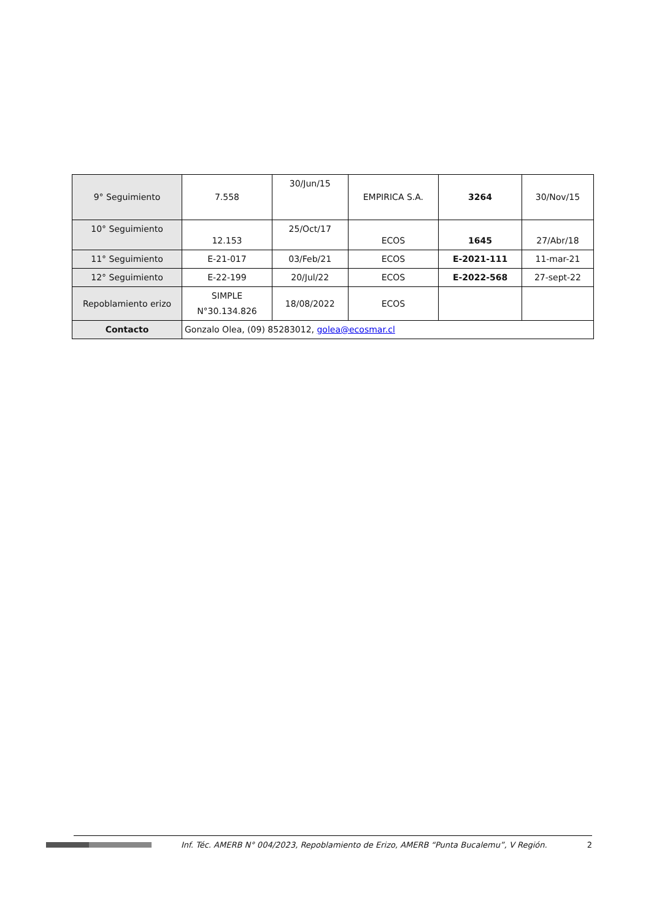| 9° Seguimiento | 7.558 | 30/Jun/15 | EMPIRICA S.A. | 3264 | 30/Nov/15 |
| 10° Seguimiento | 12.153 | 25/Oct/17 | ECOS | 1645 | 27/Abr/18 |
| 11° Seguimiento | E-21-017 | 03/Feb/21 | ECOS | E-2021-111 | 11-mar-21 |
| 12° Seguimiento | E-22-199 | 20/Jul/22 | ECOS | E-2022-568 | 27-sept-22 |
| Repoblamiento erizo | SIMPLE N°30.134.826 | 18/08/2022 | ECOS | | |
| Contacto | Gonzalo Olea, (09) 85283012, golea@ecosmar.cl | | | | |
Inf. Téc. AMERB N° 004/2023, Repoblamiento de Erizo, AMERB “Punta Bucalemu”, V Región. 2